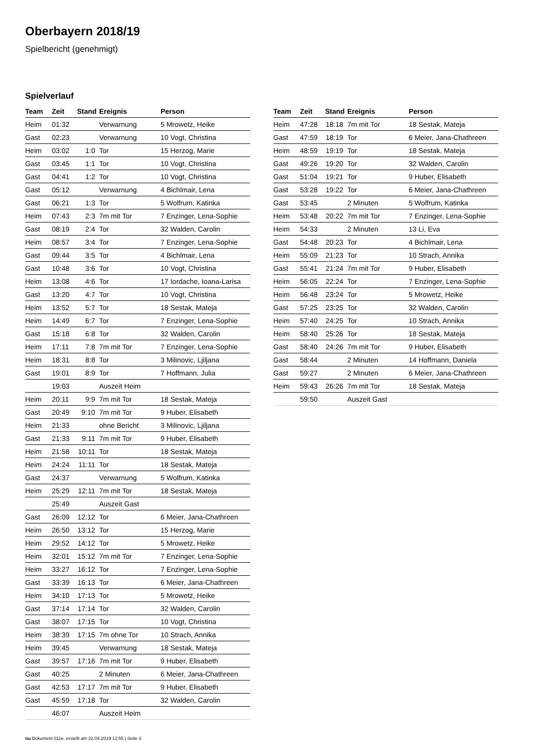Oberbayern 2018/19
Spielbericht (genehmigt)
Spielverlauf
| Team | Zeit | Stand | Ereignis | Person |
| --- | --- | --- | --- | --- |
| Heim | 01:32 | | Verwarnung | 5 Mrowetz, Heike |
| Gast | 02:23 | | Verwarnung | 10 Vogt, Christina |
| Heim | 03:02 | 1:0 | Tor | 15 Herzog, Marie |
| Gast | 03:45 | 1:1 | Tor | 10 Vogt, Christina |
| Gast | 04:41 | 1:2 | Tor | 10 Vogt, Christina |
| Gast | 05:12 | | Verwarnung | 4 Bichlmair, Lena |
| Gast | 06:21 | 1:3 | Tor | 5 Wolfrum, Katinka |
| Heim | 07:43 | 2:3 | 7m mit Tor | 7 Enzinger, Lena-Sophie |
| Gast | 08:19 | 2:4 | Tor | 32 Walden, Carolin |
| Heim | 08:57 | 3:4 | Tor | 7 Enzinger, Lena-Sophie |
| Gast | 09:44 | 3:5 | Tor | 4 Bichlmair, Lena |
| Gast | 10:48 | 3:6 | Tor | 10 Vogt, Christina |
| Heim | 13:08 | 4:6 | Tor | 17 Iordache, Ioana-Larisa |
| Gast | 13:20 | 4:7 | Tor | 10 Vogt, Christina |
| Heim | 13:52 | 5:7 | Tor | 18 Sestak, Mateja |
| Heim | 14:49 | 6:7 | Tor | 7 Enzinger, Lena-Sophie |
| Gast | 15:18 | 6:8 | Tor | 32 Walden, Carolin |
| Heim | 17:11 | 7:8 | 7m mit Tor | 7 Enzinger, Lena-Sophie |
| Heim | 18:31 | 8:8 | Tor | 3 Milinovic, Ljiljana |
| Gast | 19:01 | 8:9 | Tor | 7 Hoffmann, Julia |
| | 19:03 | | Auszeit Heim | |
| Heim | 20:11 | 9:9 | 7m mit Tor | 18 Sestak, Mateja |
| Gast | 20:49 | 9:10 | 7m mit Tor | 9 Huber, Elisabeth |
| Heim | 21:33 | | ohne Bericht | 3 Milinovic, Ljiljana |
| Gast | 21:33 | 9:11 | 7m mit Tor | 9 Huber, Elisabeth |
| Heim | 21:58 | 10:11 | Tor | 18 Sestak, Mateja |
| Heim | 24:24 | 11:11 | Tor | 18 Sestak, Mateja |
| Gast | 24:37 | | Verwarnung | 5 Wolfrum, Katinka |
| Heim | 25:29 | 12:11 | 7m mit Tor | 18 Sestak, Mateja |
| | 25:49 | | Auszeit Gast | |
| Gast | 26:09 | 12:12 | Tor | 6 Meier, Jana-Chathreen |
| Heim | 26:50 | 13:12 | Tor | 15 Herzog, Marie |
| Heim | 29:52 | 14:12 | Tor | 5 Mrowetz, Heike |
| Heim | 32:01 | 15:12 | 7m mit Tor | 7 Enzinger, Lena-Sophie |
| Heim | 33:27 | 16:12 | Tor | 7 Enzinger, Lena-Sophie |
| Gast | 33:39 | 16:13 | Tor | 6 Meier, Jana-Chathreen |
| Heim | 34:10 | 17:13 | Tor | 5 Mrowetz, Heike |
| Gast | 37:14 | 17:14 | Tor | 32 Walden, Carolin |
| Gast | 38:07 | 17:15 | Tor | 10 Vogt, Christina |
| Heim | 38:39 | 17:15 | 7m ohne Tor | 10 Strach, Annika |
| Heim | 39:45 | | Verwarnung | 18 Sestak, Mateja |
| Gast | 39:57 | 17:16 | 7m mit Tor | 9 Huber, Elisabeth |
| Gast | 40:25 | | 2 Minuten | 6 Meier, Jana-Chathreen |
| Gast | 42:53 | 17:17 | 7m mit Tor | 9 Huber, Elisabeth |
| Gast | 45:59 | 17:18 | Tor | 32 Walden, Carolin |
| | 46:07 | | Auszeit Heim | |
| Team | Zeit | Stand | Ereignis | Person |
| --- | --- | --- | --- | --- |
| Heim | 47:28 | 18:18 | 7m mit Tor | 18 Sestak, Mateja |
| Gast | 47:59 | 18:19 | Tor | 6 Meier, Jana-Chathreen |
| Heim | 48:59 | 19:19 | Tor | 18 Sestak, Mateja |
| Gast | 49:26 | 19:20 | Tor | 32 Walden, Carolin |
| Gast | 51:04 | 19:21 | Tor | 9 Huber, Elisabeth |
| Gast | 53:28 | 19:22 | Tor | 6 Meier, Jana-Chathreen |
| Gast | 53:45 | | 2 Minuten | 5 Wolfrum, Katinka |
| Heim | 53:48 | 20:22 | 7m mit Tor | 7 Enzinger, Lena-Sophie |
| Heim | 54:33 | | 2 Minuten | 13 Li, Eva |
| Gast | 54:48 | 20:23 | Tor | 4 Bichlmair, Lena |
| Heim | 55:09 | 21:23 | Tor | 10 Strach, Annika |
| Gast | 55:41 | 21:24 | 7m mit Tor | 9 Huber, Elisabeth |
| Heim | 56:05 | 22:24 | Tor | 7 Enzinger, Lena-Sophie |
| Heim | 56:48 | 23:24 | Tor | 5 Mrowetz, Heike |
| Gast | 57:25 | 23:25 | Tor | 32 Walden, Carolin |
| Heim | 57:40 | 24:25 | Tor | 10 Strach, Annika |
| Heim | 58:40 | 25:26 | Tor | 18 Sestak, Mateja |
| Gast | 58:40 | 24:26 | 7m mit Tor | 9 Huber, Elisabeth |
| Gast | 58:44 | | 2 Minuten | 14 Hoffmann, Daniela |
| Gast | 59:27 | | 2 Minuten | 6 Meier, Jana-Chathreen |
| Heim | 59:43 | 26:26 | 7m mit Tor | 18 Sestak, Mateja |
| | 59:50 | | Auszeit Gast | |
nu.Dokument 011e, erstellt am 22.04.2019 12:55 | Seite 3